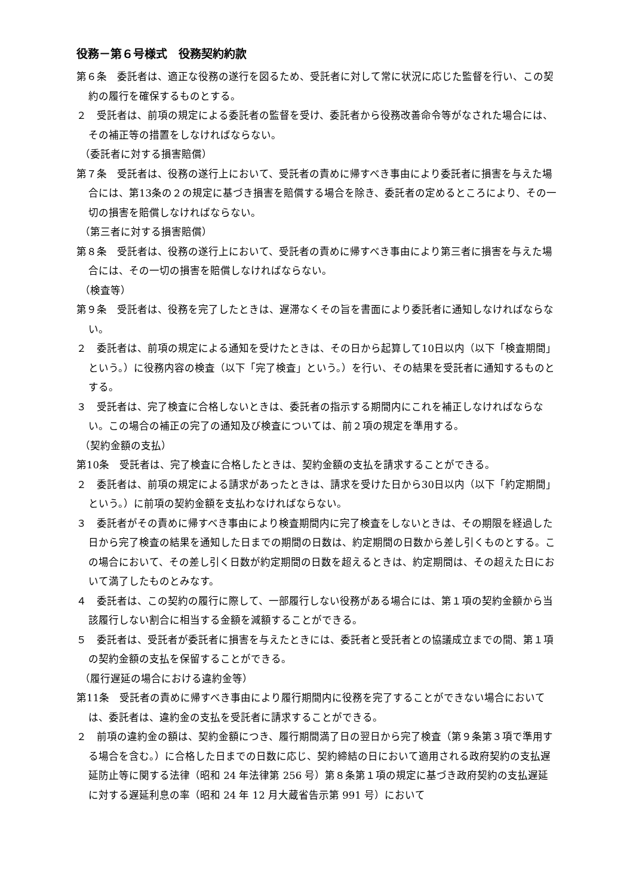役務－第６号様式　役務契約約款
第６条　委託者は、適正な役務の遂行を図るため、受託者に対して常に状況に応じた監督を行い、この契約の履行を確保するものとする。
２　受託者は、前項の規定による委託者の監督を受け、委託者から役務改善命令等がなされた場合には、その補正等の措置をしなければならない。
（委託者に対する損害賠償）
第７条　受託者は、役務の遂行上において、受託者の責めに帰すべき事由により委託者に損害を与えた場合には、第13条の２の規定に基づき損害を賠償する場合を除き、委託者の定めるところにより、その一切の損害を賠償しなければならない。
（第三者に対する損害賠償）
第８条　受託者は、役務の遂行上において、受託者の責めに帰すべき事由により第三者に損害を与えた場合には、その一切の損害を賠償しなければならない。
（検査等）
第９条　受託者は、役務を完了したときは、遅滞なくその旨を書面により委託者に通知しなければならない。
２　委託者は、前項の規定による通知を受けたときは、その日から起算して10日以内（以下「検査期間」という。）に役務内容の検査（以下「完了検査」という。）を行い、その結果を受託者に通知するものとする。
３　受託者は、完了検査に合格しないときは、委託者の指示する期間内にこれを補正しなければならない。この場合の補正の完了の通知及び検査については、前２項の規定を準用する。
（契約金額の支払）
第10条　受託者は、完了検査に合格したときは、契約金額の支払を請求することができる。
２　委託者は、前項の規定による請求があったときは、請求を受けた日から30日以内（以下「約定期間」という。）に前項の契約金額を支払わなければならない。
３　委託者がその責めに帰すべき事由により検査期間内に完了検査をしないときは、その期限を経過した日から完了検査の結果を通知した日までの期間の日数は、約定期間の日数から差し引くものとする。この場合において、その差し引く日数が約定期間の日数を超えるときは、約定期間は、その超えた日において満了したものとみなす。
４　委託者は、この契約の履行に際して、一部履行しない役務がある場合には、第１項の契約金額から当該履行しない割合に相当する金額を減額することができる。
５　委託者は、受託者が委託者に損害を与えたときには、委託者と受託者との協議成立までの間、第１項の契約金額の支払を保留することができる。
（履行遅延の場合における違約金等）
第11条　受託者の責めに帰すべき事由により履行期間内に役務を完了することができない場合においては、委託者は、違約金の支払を受託者に請求することができる。
２　前項の違約金の額は、契約金額につき、履行期間満了日の翌日から完了検査（第９条第３項で準用する場合を含む。）に合格した日までの日数に応じ、契約締結の日において適用される政府契約の支払遅延防止等に関する法律（昭和 24 年法律第 256 号）第８条第１項の規定に基づき政府契約の支払遅延に対する遅延利息の率（昭和 24 年 12 月大蔵省告示第 991 号）において